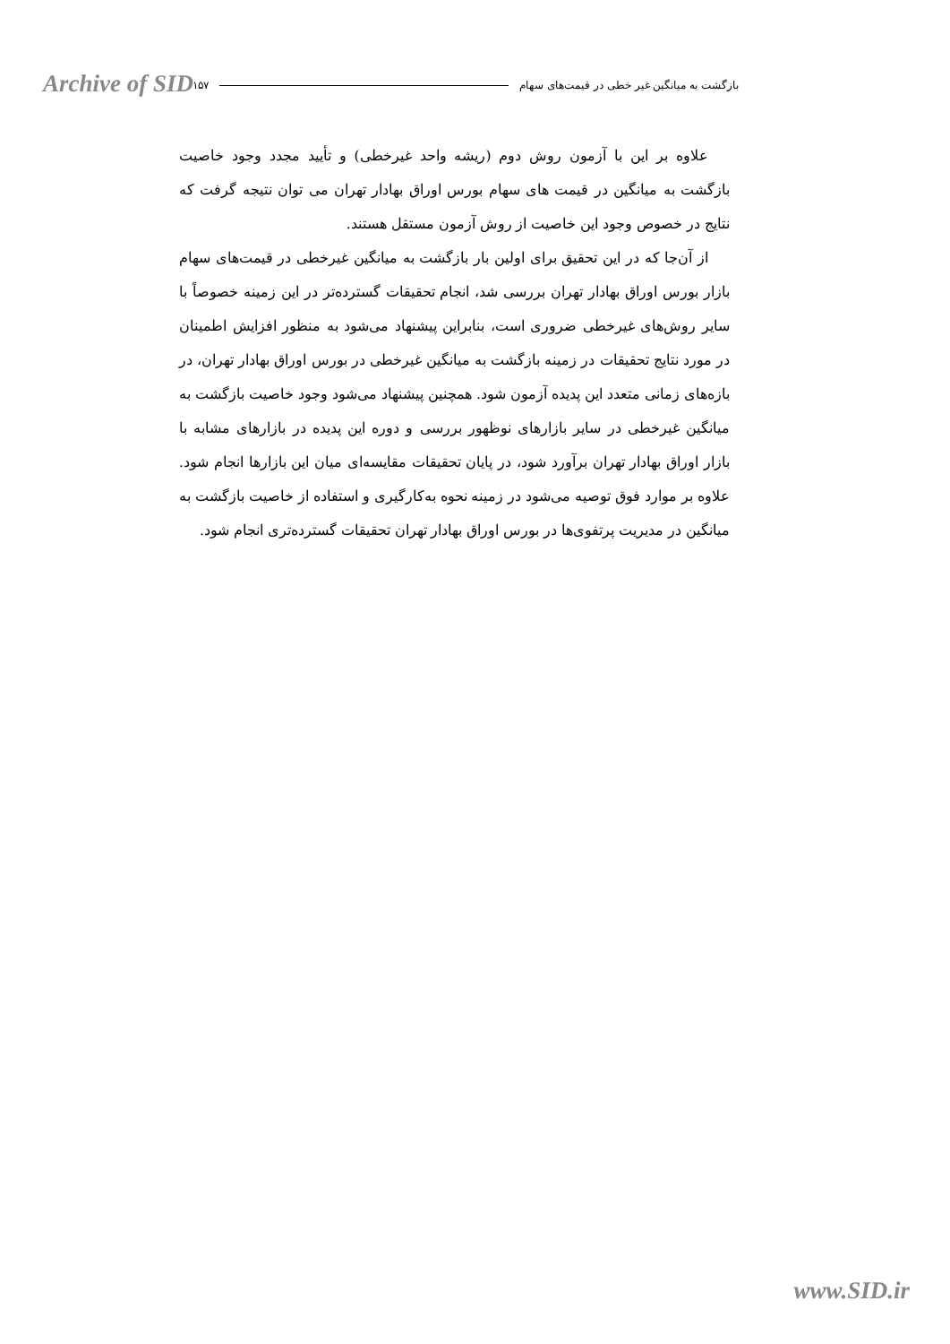Archive of SID بازگشت به میانگین غیر خطی در قیمت‌های سهام ۱۵۷
علاوه بر این با آزمون روش دوم (ریشه واحد غیرخطی) و تأیید مجدد وجود خاصیت بازگشت به میانگین در قیمت های سهام بورس اوراق بهادار تهران می توان نتیجه گرفت که نتایج در خصوص وجود این خاصیت از روش آزمون مستقل هستند.
از آن‌جا که در این تحقیق برای اولین بار بازگشت به میانگین غیرخطی در قیمت‌های سهام بازار بورس اوراق بهادار تهران بررسی شد، انجام تحقیقات گسترده‌تر در این زمینه خصوصاً با سایر روش‌های غیرخطی ضروری است، بنابراین پیشنهاد می‌شود به منظور افزایش اطمینان در مورد نتایج تحقیقات در زمینه بازگشت به میانگین غیرخطی در بورس اوراق بهادار تهران، در بازه‌های زمانی متعدد این پدیده آزمون شود. همچنین پیشنهاد می‌شود وجود خاصیت بازگشت به میانگین غیرخطی در سایر بازارهای نوظهور بررسی و دوره این پدیده در بازارهای مشابه با بازار اوراق بهادار تهران برآورد شود، در پایان تحقیقات مقایسه‌ای میان این بازارها انجام شود. علاوه بر موارد فوق توصیه می‌شود در زمینه نحوه به‌کارگیری و استفاده از خاصیت بازگشت به میانگین در مدیریت پرتفوی‌ها در بورس اوراق بهادار تهران تحقیقات گسترده‌تری انجام شود.
www.SID.ir